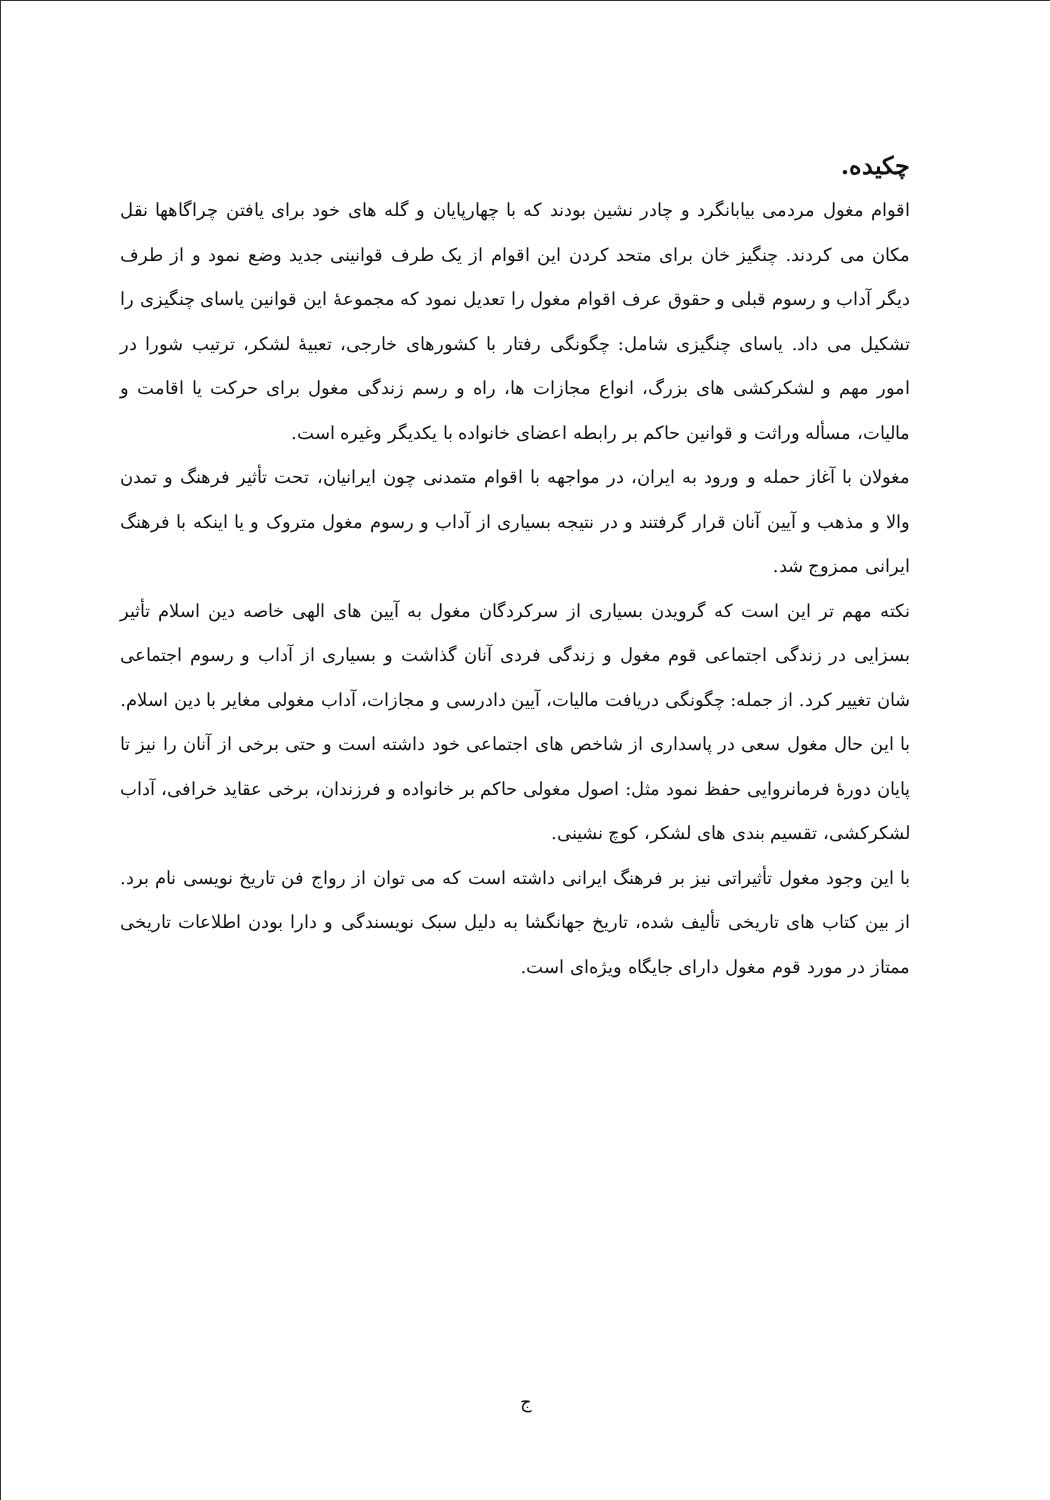چکیده.
اقوام مغول مردمی بیابانگرد و چادر نشین بودند که با چهارپایان و گله های خود برای یافتن چراگاهها نقل مکان می کردند. چنگیز خان برای متحد کردن این اقوام از یک طرف قوانینی جدید وضع نمود و از طرف دیگر آداب و رسوم قبلی و حقوق عرف اقوام مغول را تعدیل نمود که مجموعهٔ این قوانین یاسای چنگیزی را تشکیل می داد. یاسای چنگیزی شامل: چگونگی رفتار با کشورهای خارجی، تعبیهٔ لشکر، ترتیب شورا در امور مهم و لشکرکشی های بزرگ، انواع مجازات ها، راه و رسم زندگی مغول برای حرکت یا اقامت و مالیات، مسأله وراثت و قوانین حاکم بر رابطه اعضای خانواده با یکدیگر وغیره است.
مغولان با آغاز حمله و ورود به ایران، در مواجهه با اقوام متمدنی چون ایرانیان، تحت تأثیر فرهنگ و تمدن والا و مذهب و آیین آنان قرار گرفتند و در نتیجه بسیاری از آداب و رسوم مغول متروک و یا اینکه با فرهنگ ایرانی ممزوج شد.
نکته مهم تر این است که گرویدن بسیاری از سرکردگان مغول به آیین های الهی خاصه دین اسلام تأثیر بسزایی در زندگی اجتماعی قوم مغول و زندگی فردی آنان گذاشت و بسیاری از آداب و رسوم اجتماعی شان تغییر کرد. از جمله: چگونگی دریافت مالیات، آیین دادرسی و مجازات، آداب مغولی مغایر با دین اسلام.
با این حال مغول سعی در پاسداری از شاخص های اجتماعی خود داشته است و حتی برخی از آنان را نیز تا پایان دورهٔ فرمانروایی حفظ نمود مثل: اصول مغولی حاکم بر خانواده و فرزندان، برخی عقاید خرافی، آداب لشکرکشی، تقسیم بندی های لشکر، کوچ نشینی.
با این وجود مغول تأثیراتی نیز بر فرهنگ ایرانی داشته است که می توان از رواج فن تاریخ نویسی نام برد. از بین کتاب های تاریخی تألیف شده، تاریخ جهانگشا به دلیل سبک نویسندگی و دارا بودن اطلاعات تاریخی ممتاز در مورد قوم مغول دارای جایگاه ویژه‌ای است.
ج